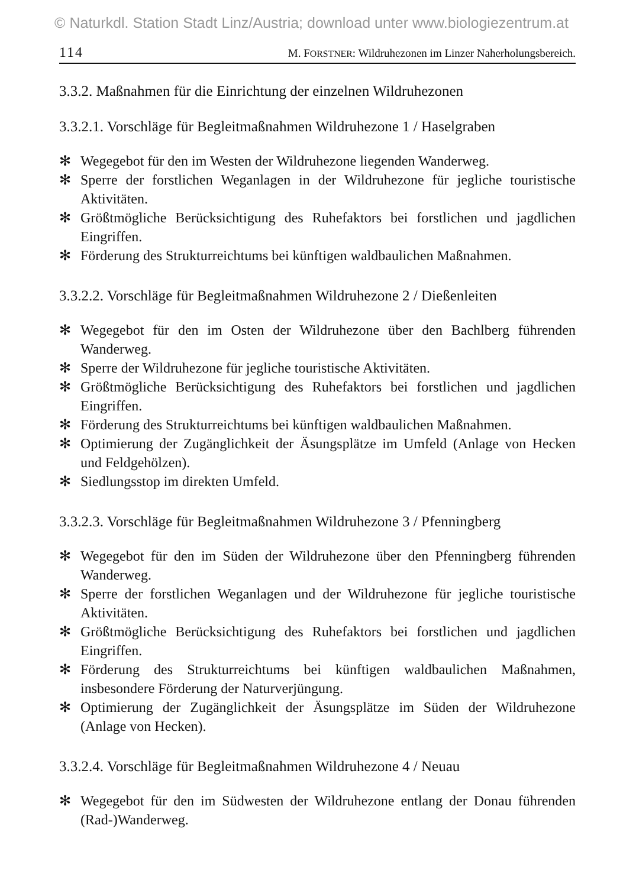© Naturkdl. Station Stadt Linz/Austria; download unter www.biologiezentrum.at
114 M. FORSTNER: Wildruhezonen im Linzer Naherholungsbereich.
3.3.2. Maßnahmen für die Einrichtung der einzelnen Wildruhezonen
3.3.2.1. Vorschläge für Begleitmaßnahmen Wildruhezone 1 / Haselgraben
✻ Wegegebot für den im Westen der Wildruhezone liegenden Wanderweg.
✻ Sperre der forstlichen Weganlagen in der Wildruhezone für jegliche touristische Aktivitäten.
✻ Größtmögliche Berücksichtigung des Ruhefaktors bei forstlichen und jagdlichen Eingriffen.
✻ Förderung des Strukturreichtums bei künftigen waldbaulichen Maßnahmen.
3.3.2.2. Vorschläge für Begleitmaßnahmen Wildruhezone 2 / Dießenleiten
✻ Wegegebot für den im Osten der Wildruhezone über den Bachlberg führenden Wanderweg.
✻ Sperre der Wildruhezone für jegliche touristische Aktivitäten.
✻ Größtmögliche Berücksichtigung des Ruhefaktors bei forstlichen und jagdlichen Eingriffen.
✻ Förderung des Strukturreichtums bei künftigen waldbaulichen Maßnahmen.
✻ Optimierung der Zugänglichkeit der Äsungsplätze im Umfeld (Anlage von Hecken und Feldgehölzen).
✻ Siedlungsstop im direkten Umfeld.
3.3.2.3. Vorschläge für Begleitmaßnahmen Wildruhezone 3 / Pfenningberg
✻ Wegegebot für den im Süden der Wildruhezone über den Pfenningberg führenden Wanderweg.
✻ Sperre der forstlichen Weganlagen und der Wildruhezone für jegliche touristische Aktivitäten.
✻ Größtmögliche Berücksichtigung des Ruhefaktors bei forstlichen und jagdlichen Eingriffen.
✻ Förderung des Strukturreichtums bei künftigen waldbaulichen Maßnahmen, insbesondere Förderung der Naturverjüngung.
✻ Optimierung der Zugänglichkeit der Äsungsplätze im Süden der Wildruhezone (Anlage von Hecken).
3.3.2.4. Vorschläge für Begleitmaßnahmen Wildruhezone 4 / Neuau
✻ Wegegebot für den im Südwesten der Wildruhezone entlang der Donau führenden (Rad-)Wanderweg.